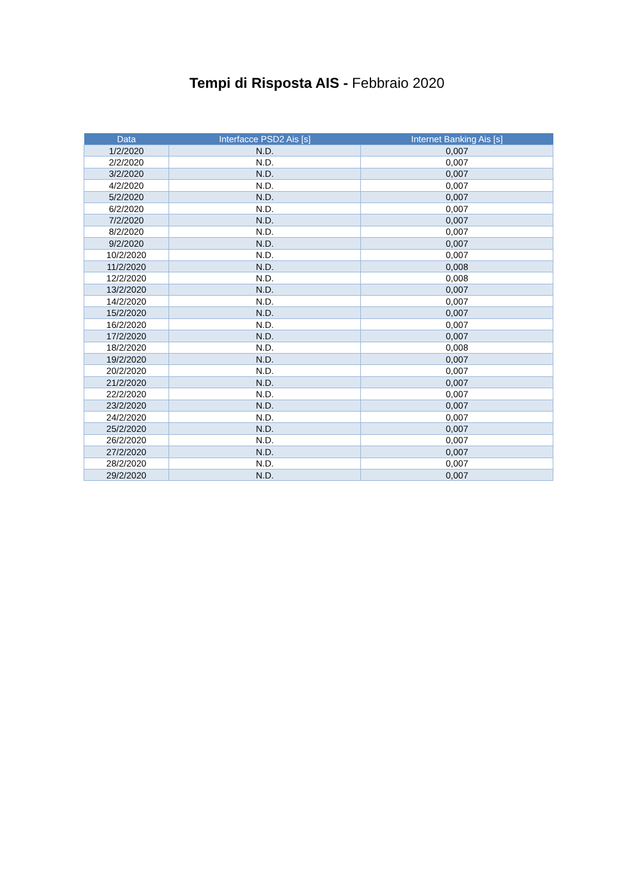Tempi di Risposta AIS - Febbraio 2020
| Data | Interfacce PSD2 Ais [s] | Internet Banking Ais [s] |
| --- | --- | --- |
| 1/2/2020 | N.D. | 0,007 |
| 2/2/2020 | N.D. | 0,007 |
| 3/2/2020 | N.D. | 0,007 |
| 4/2/2020 | N.D. | 0,007 |
| 5/2/2020 | N.D. | 0,007 |
| 6/2/2020 | N.D. | 0,007 |
| 7/2/2020 | N.D. | 0,007 |
| 8/2/2020 | N.D. | 0,007 |
| 9/2/2020 | N.D. | 0,007 |
| 10/2/2020 | N.D. | 0,007 |
| 11/2/2020 | N.D. | 0,008 |
| 12/2/2020 | N.D. | 0,008 |
| 13/2/2020 | N.D. | 0,007 |
| 14/2/2020 | N.D. | 0,007 |
| 15/2/2020 | N.D. | 0,007 |
| 16/2/2020 | N.D. | 0,007 |
| 17/2/2020 | N.D. | 0,007 |
| 18/2/2020 | N.D. | 0,008 |
| 19/2/2020 | N.D. | 0,007 |
| 20/2/2020 | N.D. | 0,007 |
| 21/2/2020 | N.D. | 0,007 |
| 22/2/2020 | N.D. | 0,007 |
| 23/2/2020 | N.D. | 0,007 |
| 24/2/2020 | N.D. | 0,007 |
| 25/2/2020 | N.D. | 0,007 |
| 26/2/2020 | N.D. | 0,007 |
| 27/2/2020 | N.D. | 0,007 |
| 28/2/2020 | N.D. | 0,007 |
| 29/2/2020 | N.D. | 0,007 |